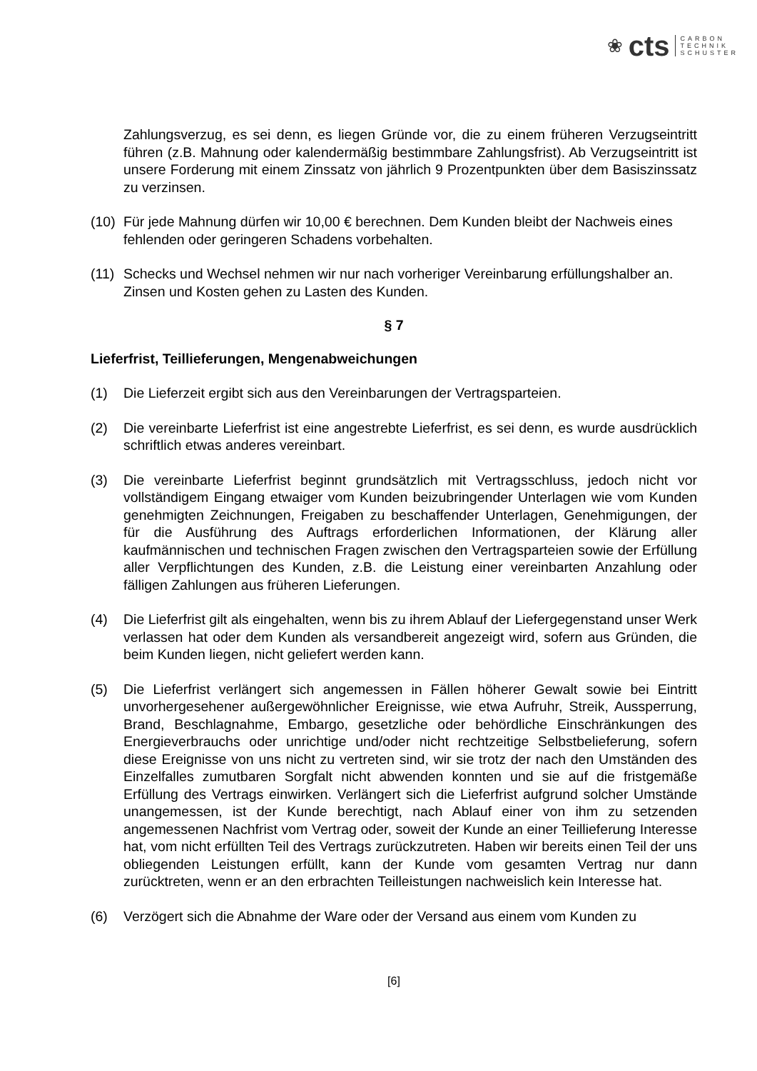❀ cts
CARBON
TECHNIK
SCHUSTER
Zahlungsverzug, es sei denn, es liegen Gründe vor, die zu einem früheren Verzugseintritt führen (z.B. Mahnung oder kalendermäßig bestimmbare Zahlungsfrist). Ab Verzugseintritt ist unsere Forderung mit einem Zinssatz von jährlich 9 Prozentpunkten über dem Basiszinssatz zu verzinsen.
(10)
Für jede Mahnung dürfen wir 10,00 € berechnen. Dem Kunden bleibt der Nachweis eines fehlenden oder geringeren Schadens vorbehalten.
(11)
Schecks und Wechsel nehmen wir nur nach vorheriger Vereinbarung erfüllungshalber an. Zinsen und Kosten gehen zu Lasten des Kunden.
§ 7
Lieferfrist, Teillieferungen, Mengenabweichungen
(1) Die Lieferzeit ergibt sich aus den Vereinbarungen der Vertragsparteien.
(2) Die vereinbarte Lieferfrist ist eine angestrebte Lieferfrist, es sei denn, es wurde ausdrücklich schriftlich etwas anderes vereinbart.
(3) Die vereinbarte Lieferfrist beginnt grundsätzlich mit Vertragsschluss, jedoch nicht vor vollständigem Eingang etwaiger vom Kunden beizubringender Unterlagen wie vom Kunden genehmigten Zeichnungen, Freigaben zu beschaffender Unterlagen, Genehmigungen, der für die Ausführung des Auftrags erforderlichen Informationen, der Klärung aller kaufmännischen und technischen Fragen zwischen den Vertragsparteien sowie der Erfüllung aller Verpflichtungen des Kunden, z.B. die Leistung einer vereinbarten Anzahlung oder fälligen Zahlungen aus früheren Lieferungen.
(4) Die Lieferfrist gilt als eingehalten, wenn bis zu ihrem Ablauf der Liefergegenstand unser Werk verlassen hat oder dem Kunden als versandbereit angezeigt wird, sofern aus Gründen, die beim Kunden liegen, nicht geliefert werden kann.
(5) Die Lieferfrist verlängert sich angemessen in Fällen höherer Gewalt sowie bei Eintritt unvorhergesehener außergewöhnlicher Ereignisse, wie etwa Aufruhr, Streik, Aussperrung, Brand, Beschlagnahme, Embargo, gesetzliche oder behördliche Einschränkungen des Energieverbrauchs oder unrichtige und/oder nicht rechtzeitige Selbstbelieferung, sofern diese Ereignisse von uns nicht zu vertreten sind, wir sie trotz der nach den Umständen des Einzelfalles zumutbaren Sorgfalt nicht abwenden konnten und sie auf die fristgemäße Erfüllung des Vertrags einwirken. Verlängert sich die Lieferfrist aufgrund solcher Umstände unangemessen, ist der Kunde berechtigt, nach Ablauf einer von ihm zu setzenden angemessenen Nachfrist vom Vertrag oder, soweit der Kunde an einer Teillieferung Interesse hat, vom nicht erfüllten Teil des Vertrags zurückzutreten. Haben wir bereits einen Teil der uns obliegenden Leistungen erfüllt, kann der Kunde vom gesamten Vertrag nur dann zurücktreten, wenn er an den erbrachten Teilleistungen nachweislich kein Interesse hat.
(6) Verzögert sich die Abnahme der Ware oder der Versand aus einem vom Kunden zu
[6]